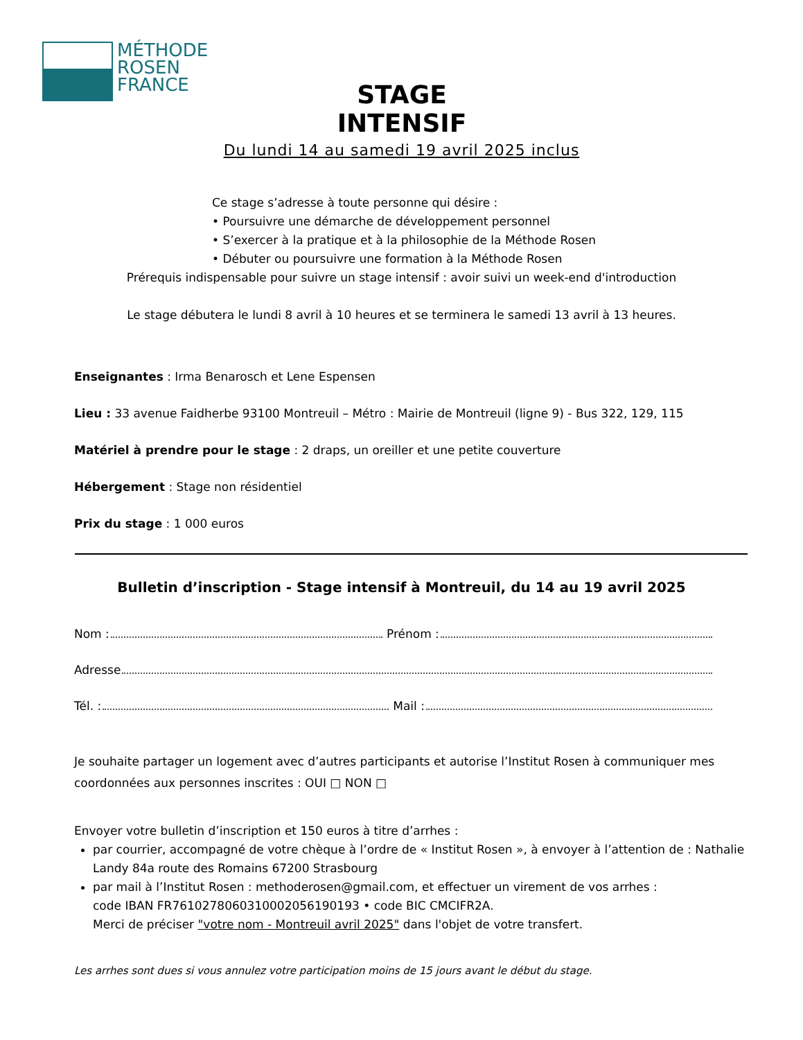MÉTHODE
ROSEN
FRANCE
STAGE INTENSIF
Du lundi 14 au samedi 19 avril 2025 inclus
Ce stage s’adresse à toute personne qui désire :
• Poursuivre une démarche de développement personnel
• S’exercer à la pratique et à la philosophie de la Méthode Rosen
• Débuter ou poursuivre une formation à la Méthode Rosen
Prérequis indispensable pour suivre un stage intensif : avoir suivi un week-end d'introduction
Le stage débutera le lundi 8 avril à 10 heures et se terminera le samedi 13 avril à 13 heures.
Enseignantes : Irma Benarosch et Lene Espensen
Lieu : 33 avenue Faidherbe 93100 Montreuil – Métro : Mairie de Montreuil (ligne 9) - Bus 322, 129, 115
Matériel à prendre pour le stage : 2 draps, un oreiller et une petite couverture
Hébergement : Stage non résidentiel
Prix du stage : 1 000 euros
Bulletin d’inscription - Stage intensif à Montreuil, du 14 au 19 avril 2025
Nom : Prénom :
Adresse
Tél. : Mail :
Je souhaite partager un logement avec d’autres participants et autorise l’Institut Rosen à communiquer mes coordonnées aux personnes inscrites : OUI □ NON □
Envoyer votre bulletin d’inscription et 150 euros à titre d’arrhes :
par courrier, accompagné de votre chèque à l’ordre de « Institut Rosen », à envoyer à l’attention de : Nathalie Landy 84a route des Romains 67200 Strasbourg
par mail à l’Institut Rosen : methoderosen@gmail.com, et effectuer un virement de vos arrhes :
code IBAN FR7610278060310002056190193 • code BIC CMCIFR2A.
Merci de préciser "votre nom - Montreuil avril 2025" dans l'objet de votre transfert.
Les arrhes sont dues si vous annulez votre participation moins de 15 jours avant le début du stage.